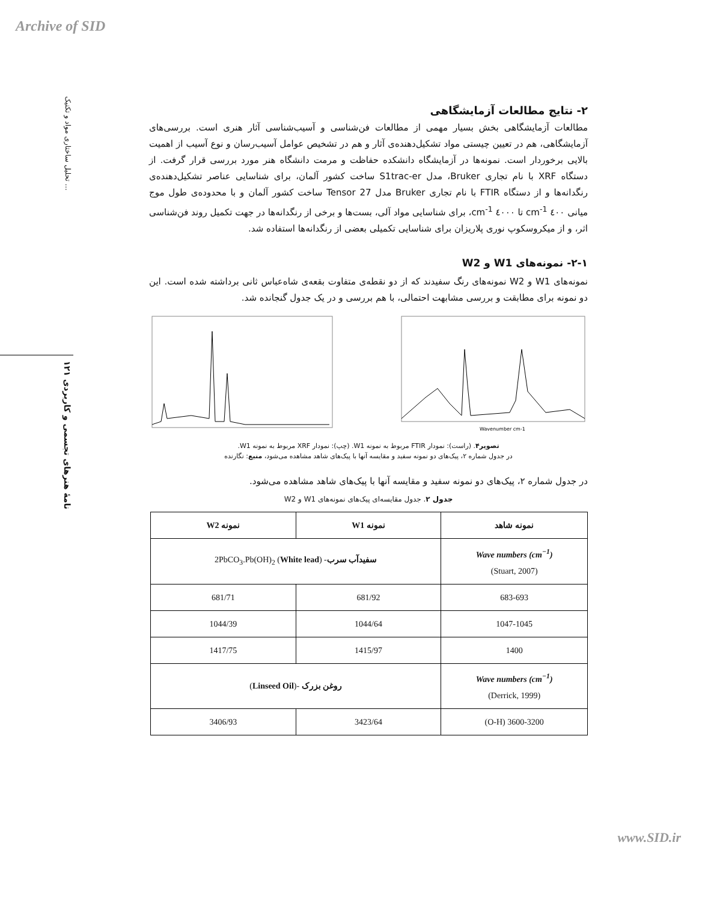Archive of SID
تحلیل ساختاری مواد و تکنیک ...
نامهٔ هنرهای تجسمی و کاربردی ۱۲۱
۲- نتایج مطالعات آزمایشگاهی
مطالعات آزمایشگاهی بخش بسیار مهمی از مطالعات فن‌شناسی و آسیب‌شناسی آثار هنری است. بررسی‌های آزمایشگاهی، هم در تعیین چیستی مواد تشکیل‌دهنده‌ی آثار و هم در تشخیص عوامل آسیب‌رسان و نوع آسیب از اهمیت بالایی برخوردار است. نمونه‌ها در آزمایشگاه دانشکده حفاظت و مرمت دانشگاه هنر مورد بررسی قرار گرفت. از دستگاه XRF با نام تجاری Bruker، مدل S1trac-er ساخت کشور آلمان، برای شناسایی عناصر تشکیل‌دهنده‌ی رنگدانه‌ها و از دستگاه FTIR با نام تجاری Bruker مدل Tensor 27 ساخت کشور آلمان و با محدوده‌ی طول موج میانی ٤٠٠ cm<sup>-1</sup> تا ٤٠٠٠ cm<sup>-1</sup>، برای شناسایی مواد آلی، بست‌ها و برخی از رنگدانه‌ها در جهت تکمیل روند فن‌شناسی اثر، و از میکروسکوپ نوری پلاریزان برای شناسایی تکمیلی بعضی از رنگدانه‌ها استفاده شد.
۲-۱- نمونه‌های W1 و W2
نمونه‌های W1 و W2 نمونه‌های رنگ سفیدند که از دو نقطه‌ی متفاوت بقعه‌ی شاه‌عباس ثانی برداشته شده است. این دو نمونه برای مطابقت و بررسی مشابهت احتمالی، با هم بررسی و در یک جدول گنجانده شد.
Wavenumber cm-1
تصویر۴. (راست): نمودار FTIR مربوط به نمونه W1. (چپ): نمودار XRF مربوط به نمونه W1.
در جدول شماره ۲، پیک‌های دو نمونه سفید و مقایسه آنها با پیک‌های شاهد مشاهده می‌شود، منبع: نگارنده
در جدول شماره ۲، پیک‌های دو نمونه سفید و مقایسه آنها با پیک‌های شاهد مشاهده می‌شود.
جدول ۲. جدول مقایسه‌ای پیک‌های نمونه‌های W1 و W2
| نمونه شاهد | نمونه W1 | نمونه W2 |
| --- | --- | --- |
| Wave numbers (cm<sup>−1</sup>) (Stuart, 2007) | سفیدآب سرب - ( White lead ) 2PbCO<sub>3</sub>.Pb(OH)<sub>2</sub> | |
| 683-693 | 681/92 | 681/71 |
| 1047-1045 | 1044/64 | 1044/39 |
| 1400 | 1415/97 | 1417/75 |
| Wave numbers (cm<sup>−1</sup>) (Derrick, 1999) | روغن بزرک -( Linseed Oil ) | |
| 3600-3200 (O-H) | 3423/64 | 3406/93 |
www.SID.ir